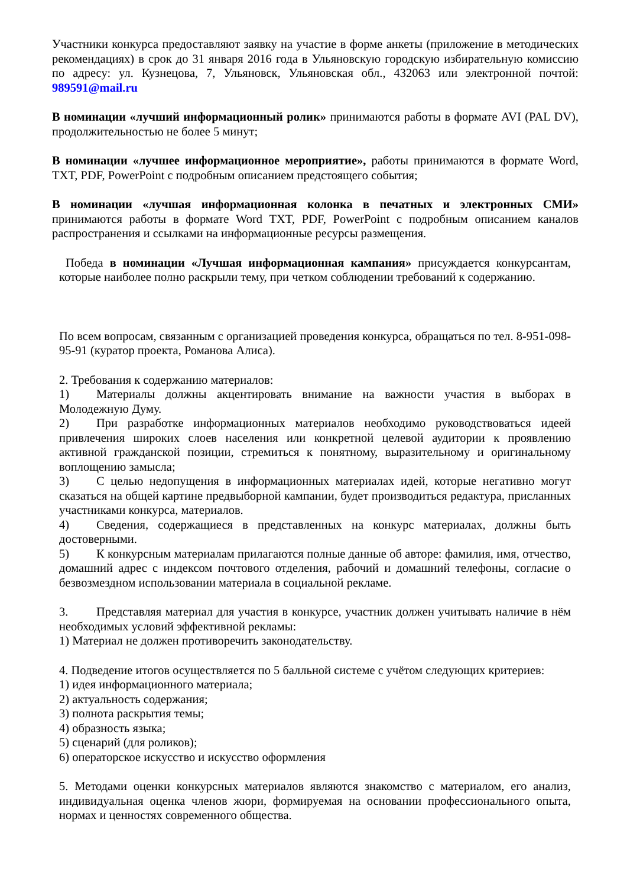Участники конкурса предоставляют заявку на участие в форме анкеты (приложение в методических рекомендациях) в срок до 31 января 2016 года в Ульяновскую городскую избирательную комиссию по адресу: ул. Кузнецова, 7, Ульяновск, Ульяновская обл., 432063 или электронной почтой: 989591@mail.ru
В номинации «лучший информационный ролик» принимаются работы в формате AVI (PAL DV), продолжительностью не более 5 минут;
В номинации «лучшее информационное мероприятие», работы принимаются в формате Word, TXT, PDF, PowerPoint с подробным описанием предстоящего события;
В номинации «лучшая информационная колонка в печатных и электронных СМИ» принимаются работы в формате Word TXT, PDF, PowerPoint с подробным описанием каналов распространения и ссылками на информационные ресурсы размещения.
Победа в номинации «Лучшая информационная кампания» присуждается конкурсантам, которые наиболее полно раскрыли тему, при четком соблюдении требований к содержанию.
По всем вопросам, связанным с организацией проведения конкурса, обращаться по тел. 8-951-098-95-91 (куратор проекта, Романова Алиса).
2. Требования к содержанию материалов:
1) Материалы должны акцентировать внимание на важности участия в выборах в Молодежную Думу.
2) При разработке информационных материалов необходимо руководствоваться идеей привлечения широких слоев населения или конкретной целевой аудитории к проявлению активной гражданской позиции, стремиться к понятному, выразительному и оригинальному воплощению замысла;
3) С целью недопущения в информационных материалах идей, которые негативно могут сказаться на общей картине предвыборной кампании, будет производиться редактура, присланных участниками конкурса, материалов.
4) Сведения, содержащиеся в представленных на конкурс материалах, должны быть достоверными.
5) К конкурсным материалам прилагаются полные данные об авторе: фамилия, имя, отчество, домашний адрес с индексом почтового отделения, рабочий и домашний телефоны, согласие о безвозмездном использовании материала в социальной рекламе.
3. Представляя материал для участия в конкурсе, участник должен учитывать наличие в нём необходимых условий эффективной рекламы:
1) Материал не должен противоречить законодательству.
4. Подведение итогов осуществляется по 5 балльной системе с учётом следующих критериев:
1) идея информационного материала;
2) актуальность содержания;
3) полнота раскрытия темы;
4) образность языка;
5) сценарий (для роликов);
6) операторское искусство и искусство оформления
5. Методами оценки конкурсных материалов являются знакомство с материалом, его анализ, индивидуальная оценка членов жюри, формируемая на основании профессионального опыта, нормах и ценностях современного общества.